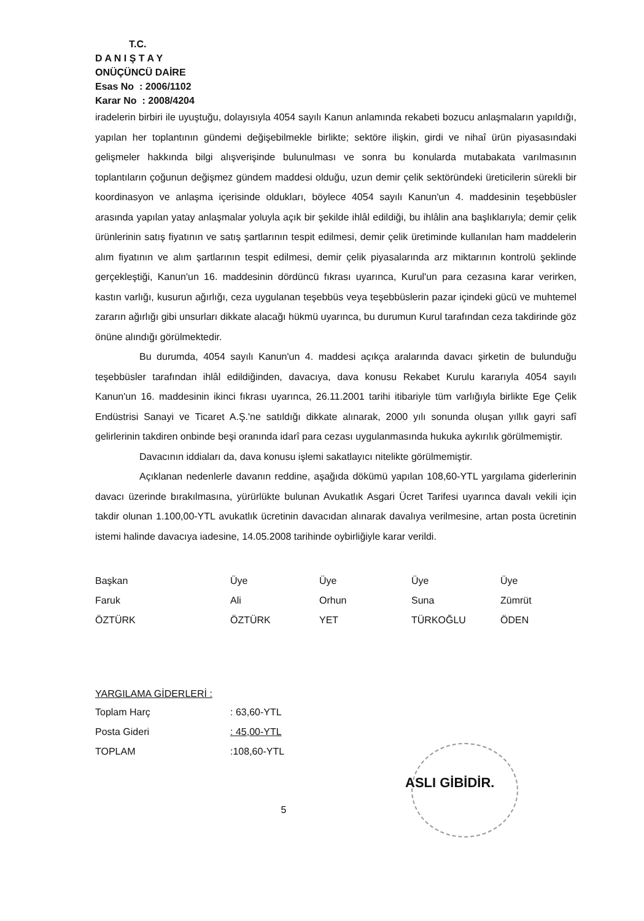T.C.
D A N I Ş T A Y
ONÜÇÜNCÜ DAİRE
Esas No : 2006/1102
Karar No : 2008/4204
iradelerin birbiri ile uyuştuğu, dolayısıyla 4054 sayılı Kanun anlamında rekabeti bozucu anlaşmaların yapıldığı, yapılan her toplantının gündemi değişebilmekle birlikte; sektöre ilişkin, girdi ve nihaî ürün piyasasındaki gelişmeler hakkında bilgi alışverişinde bulunulması ve sonra bu konularda mutabakata varılmasının toplantıların çoğunun değişmez gündem maddesi olduğu, uzun demir çelik sektöründeki üreticilerin sürekli bir koordinasyon ve anlaşma içerisinde oldukları, böylece 4054 sayılı Kanun'un 4. maddesinin teşebbüsler arasında yapılan yatay anlaşmalar yoluyla açık bir şekilde ihlâl edildiği, bu ihlâlin ana başlıklarıyla; demir çelik ürünlerinin satış fiyatının ve satış şartlarının tespit edilmesi, demir çelik üretiminde kullanılan ham maddelerin alım fiyatının ve alım şartlarının tespit edilmesi, demir çelik piyasalarında arz miktarının kontrolü şeklinde gerçekleştiği, Kanun'un 16. maddesinin dördüncü fıkrası uyarınca, Kurul'un para cezasına karar verirken, kastın varlığı, kusurun ağırlığı, ceza uygulanan teşebbüs veya teşebbüslerin pazar içindeki gücü ve muhtemel zararın ağırlığı gibi unsurları dikkate alacağı hükmü uyarınca, bu durumun Kurul tarafından ceza takdirinde göz önüne alındığı görülmektedir.
Bu durumda, 4054 sayılı Kanun'un 4. maddesi açıkça aralarında davacı şirketin de bulunduğu teşebbüsler tarafından ihlâl edildiğinden, davacıya, dava konusu Rekabet Kurulu kararıyla 4054 sayılı Kanun'un 16. maddesinin ikinci fıkrası uyarınca, 26.11.2001 tarihi itibariyle tüm varlığıyla birlikte Ege Çelik Endüstrisi Sanayi ve Ticaret A.Ş.'ne satıldığı dikkate alınarak, 2000 yılı sonunda oluşan yıllık gayri safî gelirlerinin takdiren onbinde beşi oranında idarî para cezası uygulanmasında hukuka aykırılık görülmemiştir.
Davacının iddiaları da, dava konusu işlemi sakatlayıcı nitelikte görülmemiştir.
Açıklanan nedenlerle davanın reddine, aşağıda dökümü yapılan 108,60-YTL yargılama giderlerinin davacı üzerinde bırakılmasına, yürürlükte bulunan Avukatlık Asgari Ücret Tarifesi uyarınca davalı vekili için takdir olunan 1.100,00-YTL avukatlık ücretinin davacıdan alınarak davalıya verilmesine, artan posta ücretinin istemi halinde davacıya iadesine, 14.05.2008 tarihinde oybirliğiyle karar verildi.
| Başkan | Üye | Üye | Üye | Üye |
| Faruk | Ali | Orhun | Suna | Zümrüt |
| ÖZTÜRK | ÖZTÜRK | YET | TÜRKOĞLU | ÖDEN |
YARGILAMA GİDERLERİ :
| Toplam Harç | : 63,60-YTL |
| Posta Gideri | : 45,00-YTL |
| TOPLAM | :108,60-YTL |
ASLI GİBİDİR.
5